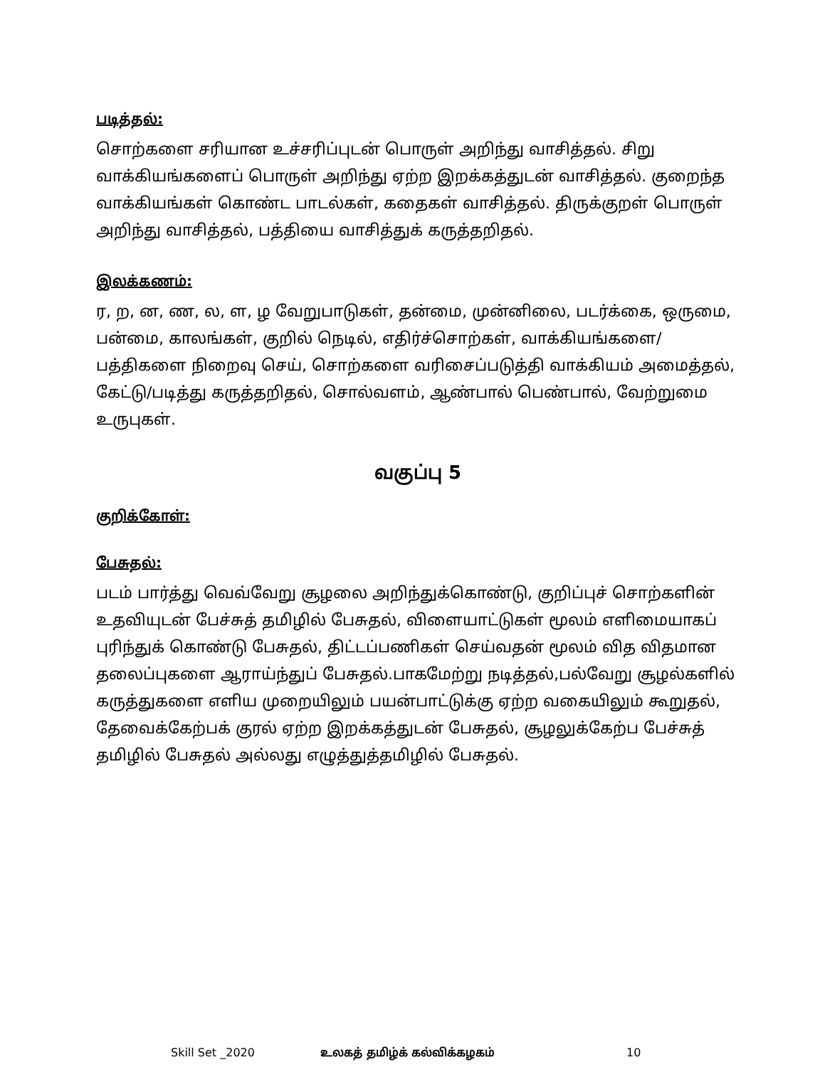படித்தல்:
சொற்களை சரியான உச்சரிப்புடன் பொருள் அறிந்து வாசித்தல். சிறு வாக்கியங்களைப் பொருள் அறிந்து ஏற்ற இறக்கத்துடன் வாசித்தல். குறைந்த வாக்கியங்கள் கொண்ட பாடல்கள், கதைகள் வாசித்தல். திருக்குறள் பொருள் அறிந்து வாசித்தல், பத்தியை வாசித்துக் கருத்தறிதல்.
இலக்கணம்:
ர, ற, ன, ண, ல, ள, ழ வேறுபாடுகள், தன்மை, முன்னிலை, படர்க்கை, ஒருமை, பன்மை, காலங்கள், குறில் நெடில், எதிர்ச்சொற்கள், வாக்கியங்களை/பத்திகளை நிறைவு செய், சொற்களை வரிசைப்படுத்தி வாக்கியம் அமைத்தல், கேட்டு/படித்து கருத்தறிதல், சொல்வளம், ஆண்பால் பெண்பால், வேற்றுமை உருபுகள்.
வகுப்பு 5
குறிக்கோள்:
பேசுதல்:
படம் பார்த்து வெவ்வேறு சூழலை அறிந்துக்கொண்டு, குறிப்புச் சொற்களின் உதவியுடன் பேச்சுத் தமிழில் பேசுதல், விளையாட்டுகள் மூலம் எளிமையாகப் புரிந்துக் கொண்டு பேசுதல், திட்டப்பணிகள் செய்வதன் மூலம் வித விதமான தலைப்புகளை ஆராய்ந்துப் பேசுதல்.பாகமேற்று நடித்தல்,பல்வேறு சூழல்களில் கருத்துகளை எளிய முறையிலும் பயன்பாட்டுக்கு ஏற்ற வகையிலும் கூறுதல், தேவைக்கேற்பக் குரல் ஏற்ற இறக்கத்துடன் பேசுதல், சூழலுக்கேற்ப பேச்சுத் தமிழில் பேசுதல் அல்லது எழுத்துத்தமிழில் பேசுதல்.
Skill Set _2020 உலகத் தமிழ்க் கல்விக்கழகம் 10